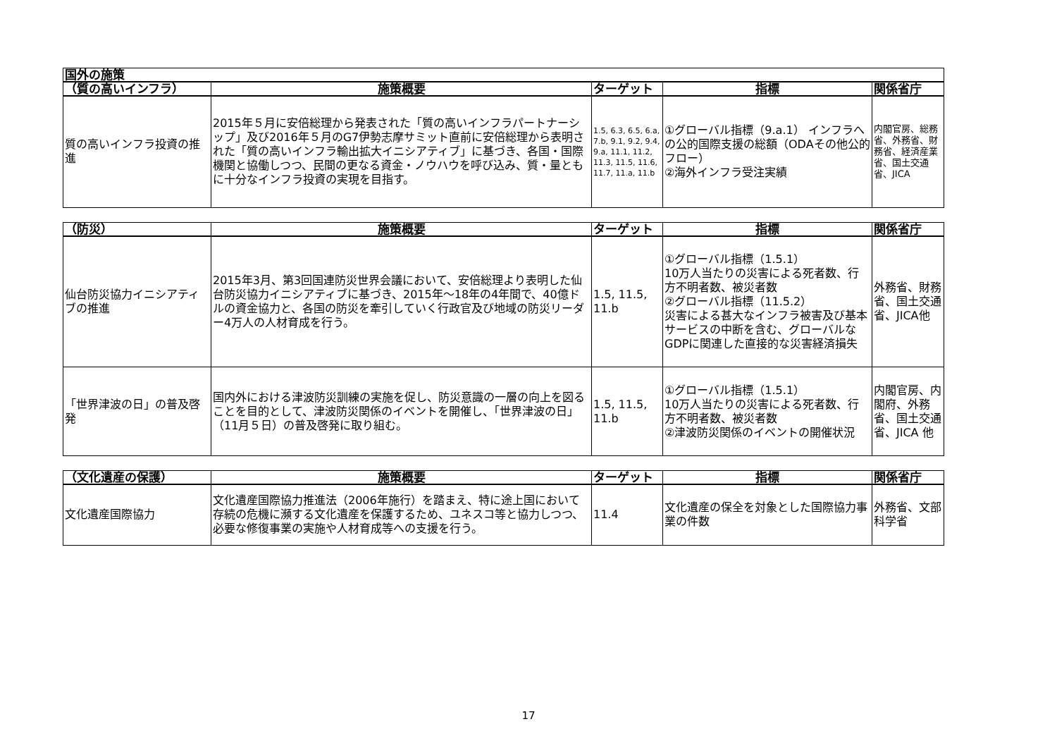| 国外の施策 | | | | |
| --- | --- | --- | --- | --- |
| （質の高いインフラ） | 施策概要 | ターゲット | 指標 | 関係省庁 |
| 質の高いインフラ投資の推進 | 2015年５月に安倍総理から発表された「質の高いインフラパートナーシップ」及び2016年５月のG7伊勢志摩サミット直前に安倍総理から表明された「質の高いインフラ輸出拡大イニシアティブ」に基づき、各国・国際機関と協働しつつ、民間の更なる資金・ノウハウを呼び込み、質・量ともに十分なインフラ投資の実現を目指す。 | 1.5, 6.3, 6.5, 6.a, 7.b, 9.1, 9.2, 9.4, 9.a, 11.1, 11.2, 11.3, 11.5, 11.6, 11.7, 11.a, 11.b | ①グローバル指標（9.a.1） インフラへの公的国際支援の総額（ODAその他公的フロー） ②海外インフラ受注実績 | 内閣官房、総務省、外務省、財務省、経済産業省、国土交通省、JICA |
| （防災） | 施策概要 | ターゲット | 指標 | 関係省庁 |
| --- | --- | --- | --- | --- |
| 仙台防災協力イニシアティブの推進 | 2015年3月、第3回国連防災世界会議において、安倍総理より表明した仙台防災協力イニシアティブに基づき、2015年～18年の4年間で、40億ドルの資金協力と、各国の防災を牽引していく行政官及び地域の防災リーダー4万人の人材育成を行う。 | 1.5, 11.5, 11.b | ①グローバル指標（1.5.1） 10万人当たりの災害による死者数、行方不明者数、被災者数 ②グローバル指標（11.5.2） 災害による甚大なインフラ被害及び基本サービスの中断を含む、グローバルなGDPに関連した直接的な災害経済損失 | 外務省、財務省、国土交通省、JICA他 |
| 「世界津波の日」の普及啓発 | 国内外における津波防災訓練の実施を促し、防災意識の一層の向上を図ることを目的として、津波防災関係のイベントを開催し、「世界津波の日」（11月５日）の普及啓発に取り組む。 | 1.5, 11.5, 11.b | ①グローバル指標（1.5.1） 10万人当たりの災害による死者数、行方不明者数、被災者数 ②津波防災関係のイベントの開催状況 | 内閣官房、内閣府、外務省、国土交通省、JICA 他 |
| （文化遺産の保護） | 施策概要 | ターゲット | 指標 | 関係省庁 |
| --- | --- | --- | --- | --- |
| 文化遺産国際協力 | 文化遺産国際協力推進法（2006年施行）を踏まえ、特に途上国において存続の危機に瀕する文化遺産を保護するため、ユネスコ等と協力しつつ、必要な修復事業の実施や人材育成等への支援を行う。 | 11.4 | 文化遺産の保全を対象とした国際協力事業の件数 | 外務省、文部科学省 |
17